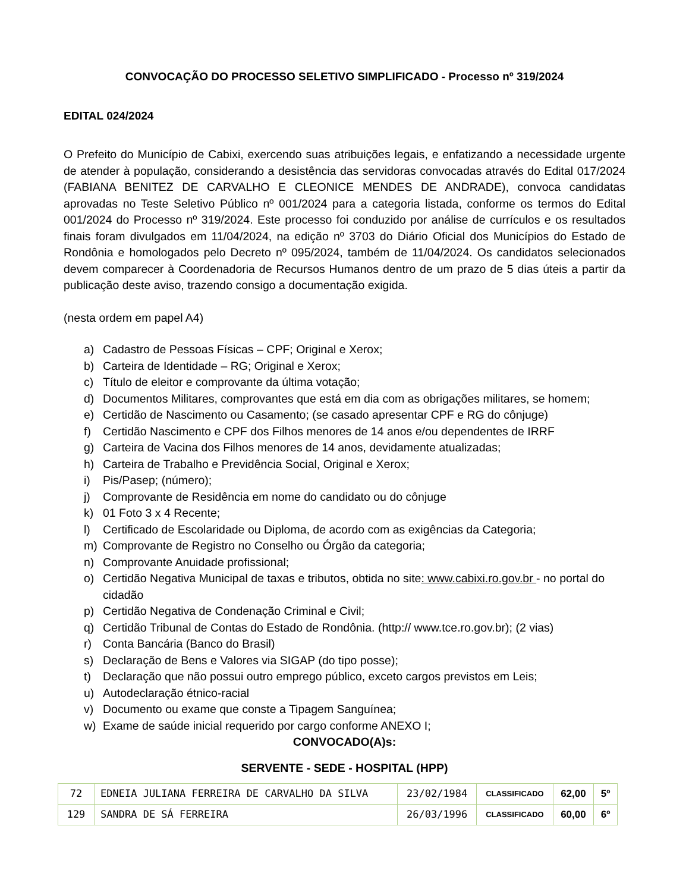CONVOCAÇÃO DO PROCESSO SELETIVO SIMPLIFICADO - Processo nº 319/2024
EDITAL 024/2024
O Prefeito do Município de Cabixi, exercendo suas atribuições legais, e enfatizando a necessidade urgente de atender à população, considerando a desistência das servidoras convocadas através do Edital 017/2024 (FABIANA BENITEZ DE CARVALHO E CLEONICE MENDES DE ANDRADE), convoca candidatas aprovadas no Teste Seletivo Público nº 001/2024 para a categoria listada, conforme os termos do Edital 001/2024 do Processo nº 319/2024. Este processo foi conduzido por análise de currículos e os resultados finais foram divulgados em 11/04/2024, na edição nº 3703 do Diário Oficial dos Municípios do Estado de Rondônia e homologados pelo Decreto nº 095/2024, também de 11/04/2024. Os candidatos selecionados devem comparecer à Coordenadoria de Recursos Humanos dentro de um prazo de 5 dias úteis a partir da publicação deste aviso, trazendo consigo a documentação exigida.
(nesta ordem em papel A4)
a) Cadastro de Pessoas Físicas – CPF; Original e Xerox;
b) Carteira de Identidade – RG; Original e Xerox;
c) Título de eleitor e comprovante da última votação;
d) Documentos Militares, comprovantes que está em dia com as obrigações militares, se homem;
e) Certidão de Nascimento ou Casamento; (se casado apresentar CPF e RG do cônjuge)
f) Certidão Nascimento e CPF dos Filhos menores de 14 anos e/ou dependentes de IRRF
g) Carteira de Vacina dos Filhos menores de 14 anos, devidamente atualizadas;
h) Carteira de Trabalho e Previdência Social, Original e Xerox;
i) Pis/Pasep; (número);
j) Comprovante de Residência em nome do candidato ou do cônjuge
k) 01 Foto 3 x 4 Recente;
l) Certificado de Escolaridade ou Diploma, de acordo com as exigências da Categoria;
m) Comprovante de Registro no Conselho ou Órgão da categoria;
n) Comprovante Anuidade profissional;
o) Certidão Negativa Municipal de taxas e tributos, obtida no site: www.cabixi.ro.gov.br - no portal do cidadão
p) Certidão Negativa de Condenação Criminal e Civil;
q) Certidão Tribunal de Contas do Estado de Rondônia. (http:// www.tce.ro.gov.br); (2 vias)
r) Conta Bancária (Banco do Brasil)
s) Declaração de Bens e Valores via SIGAP (do tipo posse);
t) Declaração que não possui outro emprego público, exceto cargos previstos em Leis;
u) Autodeclaração étnico-racial
v) Documento ou exame que conste a Tipagem Sanguínea;
w) Exame de saúde inicial requerido por cargo conforme ANEXO I;
CONVOCADO(A)s:
SERVENTE - SEDE - HOSPITAL (HPP)
| 72 | EDNEIA JULIANA FERREIRA DE CARVALHO DA SILVA | 23/02/1984 | CLASSIFICADO | 62,00 | 5º |
| 129 | SANDRA DE SÁ FERREIRA | 26/03/1996 | CLASSIFICADO | 60,00 | 6º |